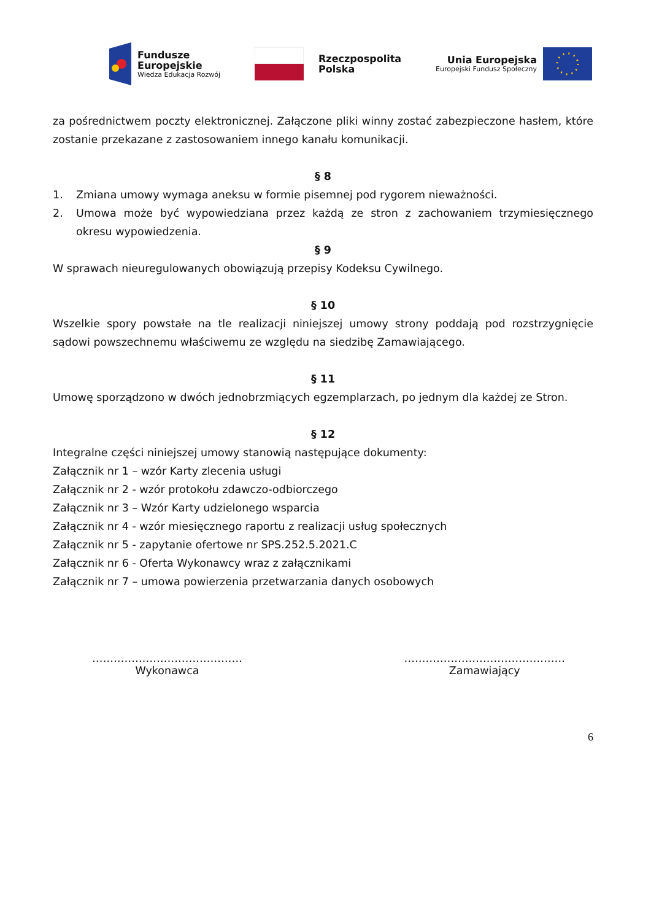Fundusze
Europejskie
Wiedza Edukacja Rozwój
Rzeczpospolita
Polska
Unia Europejska
Europejski Fundusz Społeczny
za pośrednictwem poczty elektronicznej. Załączone pliki winny zostać zabezpieczone hasłem, które zostanie przekazane z zastosowaniem innego kanału komunikacji.
§ 8
1. Zmiana umowy wymaga aneksu w formie pisemnej pod rygorem nieważności.
2. Umowa może być wypowiedziana przez każdą ze stron z zachowaniem trzymiesięcznego okresu wypowiedzenia.
§ 9
W sprawach nieuregulowanych obowiązują przepisy Kodeksu Cywilnego.
§ 10
Wszelkie spory powstałe na tle realizacji niniejszej umowy strony poddają pod rozstrzygnięcie sądowi powszechnemu właściwemu ze względu na siedzibę Zamawiającego.
§ 11
Umowę sporządzono w dwóch jednobrzmiących egzemplarzach, po jednym dla każdej ze Stron.
§ 12
Integralne części niniejszej umowy stanowią następujące dokumenty:
Załącznik nr 1 – wzór Karty zlecenia usługi
Załącznik nr 2 - wzór protokołu zdawczo-odbiorczego
Załącznik nr 3 – Wzór Karty udzielonego wsparcia
Załącznik nr 4 - wzór miesięcznego raportu z realizacji usług społecznych
Załącznik nr 5 - zapytanie ofertowe nr SPS.252.5.2021.C
Załącznik nr 6 - Oferta Wykonawcy wraz z załącznikami
Załącznik nr 7 – umowa powierzenia przetwarzania danych osobowych
……………………………………
Wykonawca
………………………………………
Zamawiający
6